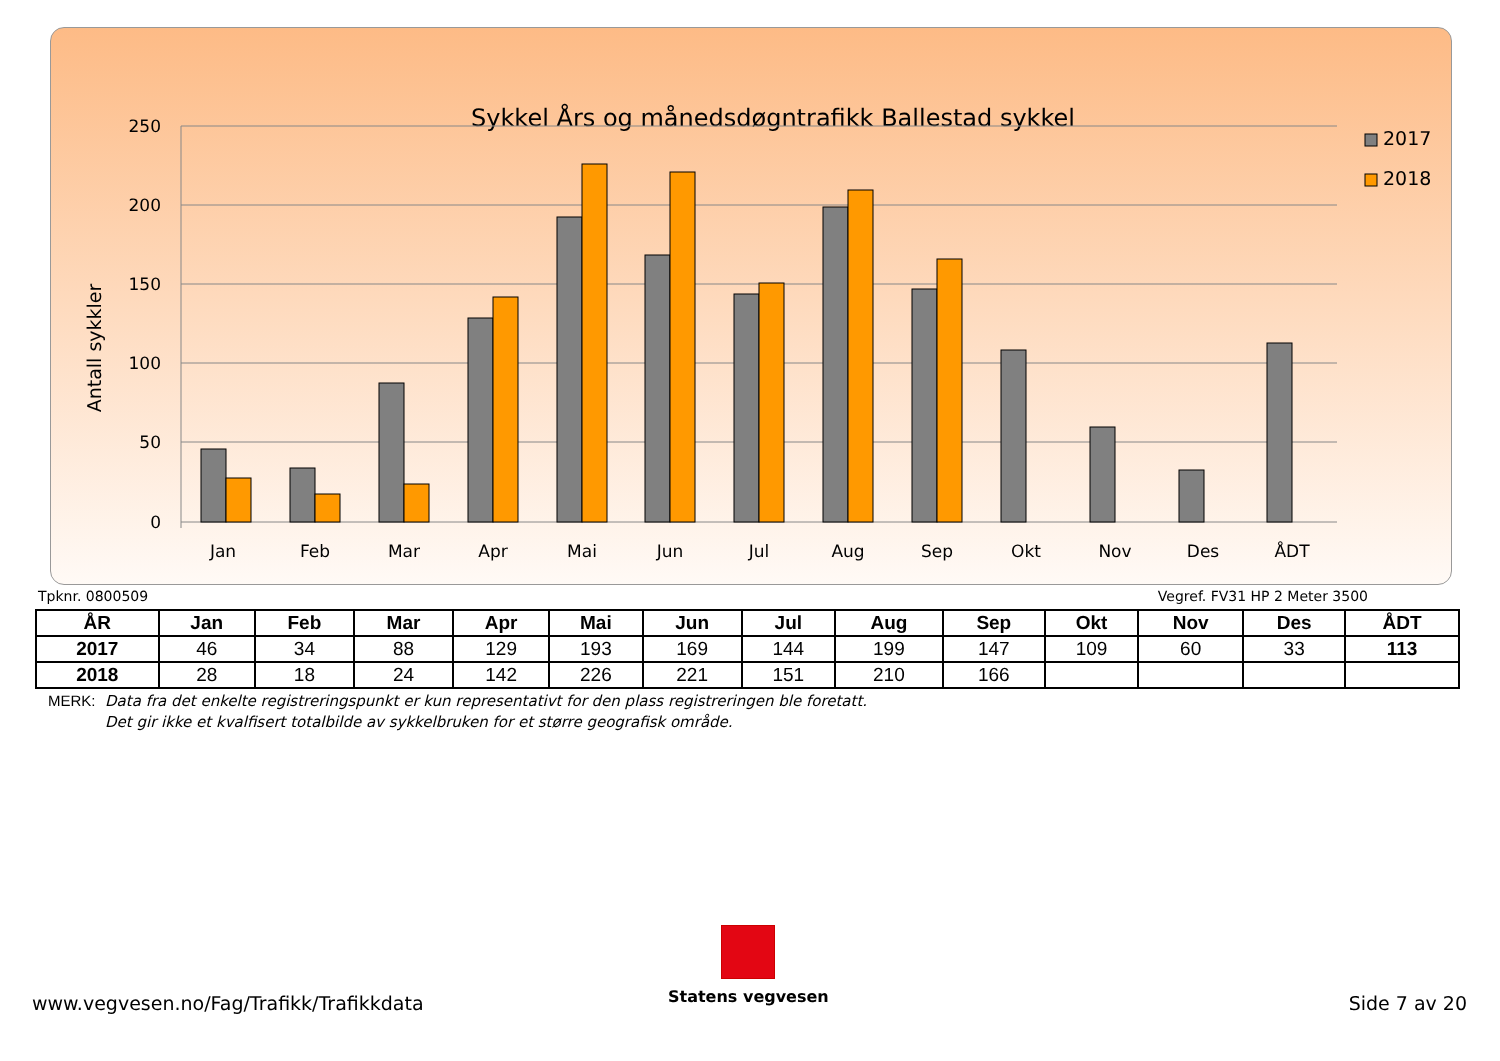Sykkel Års og månedsdøgntrafikk Ballestad sykkel
250
200
150
100
50
0
Antall sykkler
Jan
Feb
Mar
Apr
Mai
Jun
Jul
Aug
Sep
Okt
Nov
Des
ÅDT
2017
2018
Tpknr. 0800509 Vegref. FV31 HP 2 Meter 3500
| ÅR | Jan | Feb | Mar | Apr | Mai | Jun | Jul | Aug | Sep | Okt | Nov | Des | ÅDT |
| --- | --- | --- | --- | --- | --- | --- | --- | --- | --- | --- | --- | --- | --- |
| 2017 | 46 | 34 | 88 | 129 | 193 | 169 | 144 | 199 | 147 | 109 | 60 | 33 | 113 |
| 2018 | 28 | 18 | 24 | 142 | 226 | 221 | 151 | 210 | 166 | | | | |
MERK: Data fra det enkelte registreringspunkt er kun representativt for den plass registreringen ble foretatt.
Det gir ikke et kvalfisert totalbilde av sykkelbruken for et større geografisk område.
Statens vegvesen
www.vegvesen.no/Fag/Trafikk/Trafikkdata Side 7 av 20